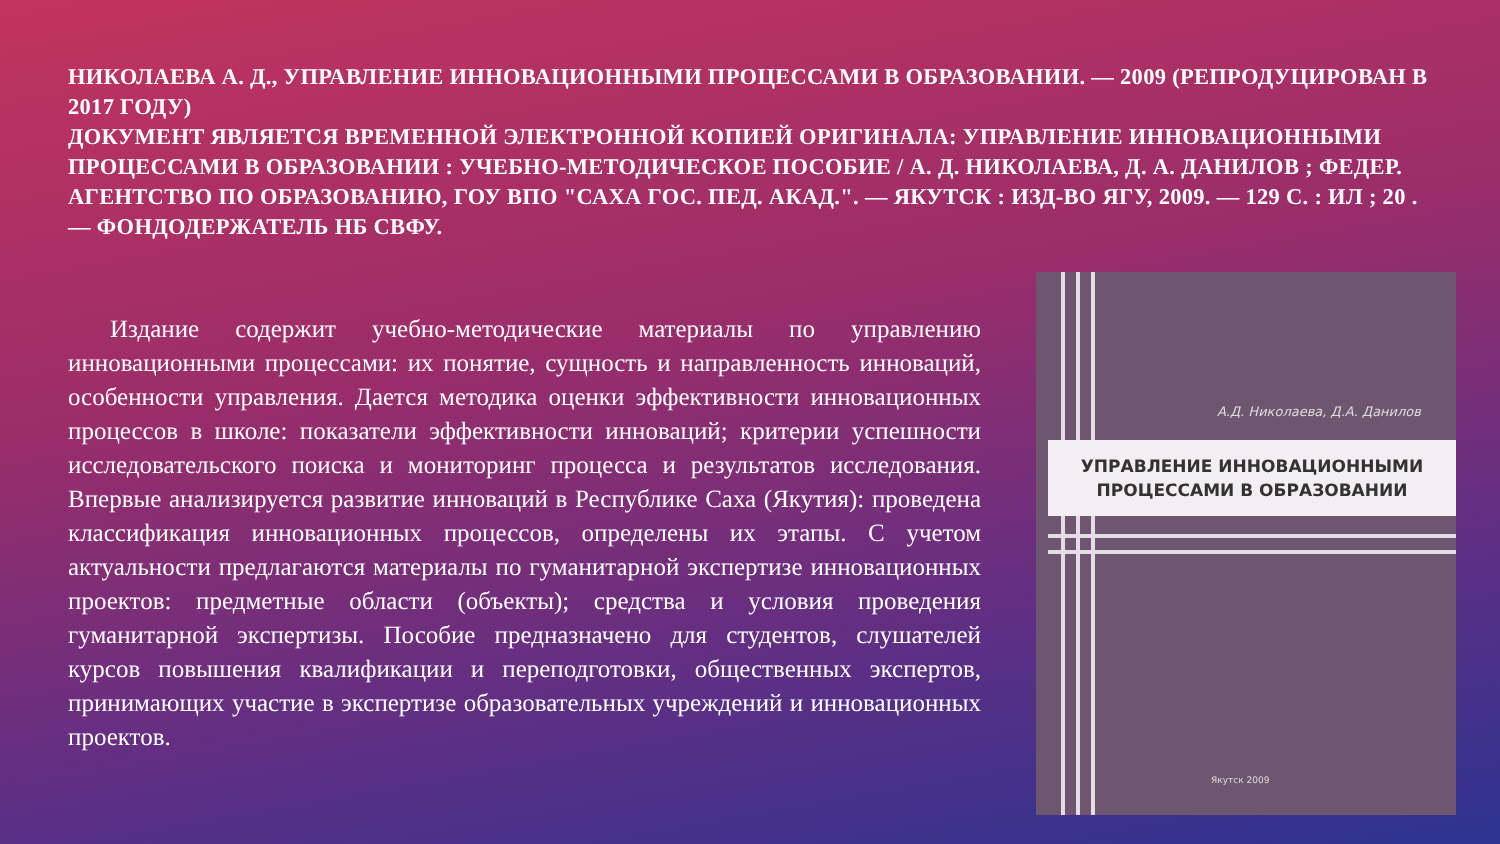НИКОЛАЕВА А. Д., УПРАВЛЕНИЕ ИННОВАЦИОННЫМИ ПРОЦЕССАМИ В ОБРАЗОВАНИИ. — 2009 (РЕПРОДУЦИРОВАН В 2017 ГОДУ)
ДОКУМЕНТ ЯВЛЯЕТСЯ ВРЕМЕННОЙ ЭЛЕКТРОННОЙ КОПИЕЙ ОРИГИНАЛА: УПРАВЛЕНИЕ ИННОВАЦИОННЫМИ ПРОЦЕССАМИ В ОБРАЗОВАНИИ : УЧЕБНО-МЕТОДИЧЕСКОЕ ПОСОБИЕ / А. Д. НИКОЛАЕВА, Д. А. ДАНИЛОВ ; ФЕДЕР. АГЕНТСТВО ПО ОБРАЗОВАНИЮ, ГОУ ВПО "САХА ГОС. ПЕД. АКАД.". — ЯКУТСК : ИЗД-ВО ЯГУ, 2009. — 129 С. : ИЛ ; 20 . — ФОНДОДЕРЖАТЕЛЬ НБ СВФУ.
Издание содержит учебно-методические материалы по управлению инновационными процессами: их понятие, сущность и направленность инноваций, особенности управления. Дается методика оценки эффективности инновационных процессов в школе: показатели эффективности инноваций; критерии успешности исследовательского поиска и мониторинг процесса и результатов исследования. Впервые анализируется развитие инноваций в Республике Саха (Якутия): проведена классификация инновационных процессов, определены их этапы. С учетом актуальности предлагаются материалы по гуманитарной экспертизе инновационных проектов: предметные области (объекты); средства и условия проведения гуманитарной экспертизы. Пособие предназначено для студентов, слушателей курсов повышения квалификации и переподготовки, общественных экспертов, принимающих участие в экспертизе образовательных учреждений и инновационных проектов.
А.Д. Николаева, Д.А. Данилов
УПРАВЛЕНИЕ ИННОВАЦИОННЫМИ
ПРОЦЕССАМИ В ОБРАЗОВАНИИ
Якутск 2009